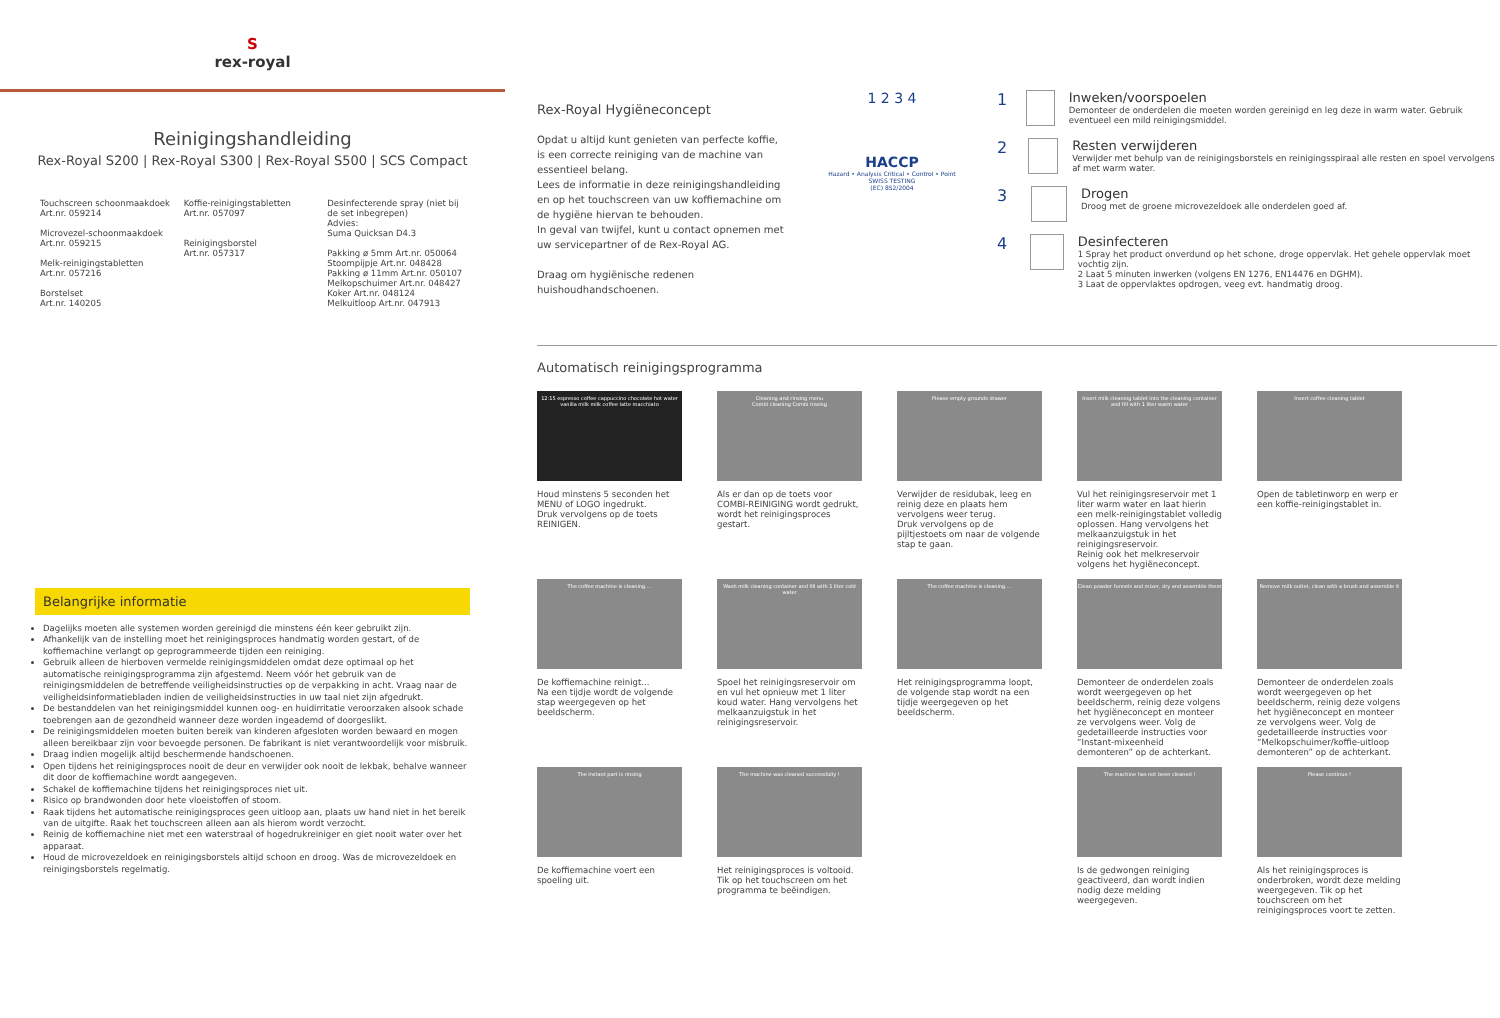S
rex-royal
Reinigingshandleiding
Rex-Royal S200 | Rex-Royal S300 | Rex-Royal S500 | SCS Compact
Touchscreen schoonmaakdoek
Art.nr. 059214
Microvezel-schoonmaakdoek
Art.nr. 059215
Melk-reinigingstabletten
Art.nr. 057216
Borstelset
Art.nr. 140205
Koffie-reinigingstabletten
Art.nr. 057097
Reinigingsborstel
Art.nr. 057317
Desinfecterende spray (niet bij de set inbegrepen)
Advies:
Suma Quicksan D4.3
Pakking ø 5mm Art.nr. 050064
Stoompijpje Art.nr. 048428
Pakking ø 11mm Art.nr. 050107
Melkopschuimer Art.nr. 048427
Koker Art.nr. 048124
Melkuitloop Art.nr. 047913
Belangrijke informatie
Dagelijks moeten alle systemen worden gereinigd die minstens één keer gebruikt zijn.
Afhankelijk van de instelling moet het reinigingsproces handmatig worden gestart, of de koffiemachine verlangt op geprogrammeerde tijden een reiniging.
Gebruik alleen de hierboven vermelde reinigingsmiddelen omdat deze optimaal op het automatische reinigingsprogramma zijn afgestemd. Neem vóór het gebruik van de reinigingsmiddelen de betreffende veiligheidsinstructies op de verpakking in acht. Vraag naar de veiligheidsinformatiebladen indien de veiligheidsinstructies in uw taal niet zijn afgedrukt.
De bestanddelen van het reinigingsmiddel kunnen oog- en huidirritatie veroorzaken alsook schade toebrengen aan de gezondheid wanneer deze worden ingeademd of doorgeslikt.
De reinigingsmiddelen moeten buiten bereik van kinderen afgesloten worden bewaard en mogen alleen bereikbaar zijn voor bevoegde personen. De fabrikant is niet verantwoordelijk voor misbruik.
Draag indien mogelijk altijd beschermende handschoenen.
Open tijdens het reinigingsproces nooit de deur en verwijder ook nooit de lekbak, behalve wanneer dit door de koffiemachine wordt aangegeven.
Schakel de koffiemachine tijdens het reinigingsproces niet uit.
Risico op brandwonden door hete vloeistoffen of stoom.
Raak tijdens het automatische reinigingsproces geen uitloop aan, plaats uw hand niet in het bereik van de uitgifte. Raak het touchscreen alleen aan als hierom wordt verzocht.
Reinig de koffiemachine niet met een waterstraal of hogedrukreiniger en giet nooit water over het apparaat.
Houd de microvezeldoek en reinigingsborstels altijd schoon en droog. Was de microvezeldoek en reinigingsborstels regelmatig.
Rex-Royal Hygiëneconcept
Opdat u altijd kunt genieten van perfecte koffie, is een correcte reiniging van de machine van essentieel belang.
Lees de informatie in deze reinigingshandleiding en op het touchscreen van uw koffiemachine om de hygiëne hiervan te behouden.
In geval van twijfel, kunt u contact opnemen met uw servicepartner of de Rex-Royal AG.
Draag om hygiënische redenen huishoudhandschoenen.
1 2 3 4
HACCP
Hazard • Analysis Critical • Control • Point
SWISS TESTING
(EC) 852/2004
1
Inweken/voorspoelen
Demonteer de onderdelen die moeten worden gereinigd en leg deze in warm water. Gebruik eventueel een mild reinigingsmiddel.
2
Resten verwijderen
Verwijder met behulp van de reinigingsborstels en reinigingsspiraal alle resten en spoel vervolgens af met warm water.
3
Drogen
Droog met de groene microvezeldoek alle onderdelen goed af.
4
Desinfecteren
1 Spray het product onverdund op het schone, droge oppervlak. Het gehele oppervlak moet vochtig zijn.
2 Laat 5 minuten inwerken (volgens EN 1276, EN14476 en DGHM).
3 Laat de oppervlaktes opdrogen, veeg evt. handmatig droog.
Automatisch reinigingsprogramma
12:15 espresso coffee cappuccino chocolate hot water vanilla milk milk coffee latte macchiato
Houd minstens 5 seconden het MENU of LOGO ingedrukt.
Druk vervolgens op de toets REINIGEN.
Cleaning and rinsing menu
Combi cleaning Combi rinsing
Als er dan op de toets voor COMBI-REINIGING wordt gedrukt, wordt het reinigingsproces gestart.
Please empty grounds drawer
Verwijder de residubak, leeg en reinig deze en plaats hem vervolgens weer terug.
Druk vervolgens op de pijltjestoets om naar de volgende stap te gaan.
Insert milk cleaning tablet into the cleaning container and fill with 1 liter warm water
Vul het reinigingsreservoir met 1 liter warm water en laat hierin een melk-reinigingstablet volledig oplossen. Hang vervolgens het melkaanzuigstuk in het reinigingsreservoir.
Reinig ook het melkreservoir volgens het hygiëneconcept.
Insert coffee cleaning tablet
Open de tabletinworp en werp er een koffie-reinigingstablet in.
The coffee machine is cleaning ...
De koffiemachine reinigt...
Na een tijdje wordt de volgende stap weergegeven op het beeldscherm.
Wash milk cleaning container and fill with 1 liter cold water
Spoel het reinigingsreservoir om en vul het opnieuw met 1 liter koud water. Hang vervolgens het melkaanzuigstuk in het reinigingsreservoir.
The coffee machine is cleaning ...
Het reinigingsprogramma loopt, de volgende stap wordt na een tijdje weergegeven op het beeldscherm.
Clean powder funnels and mixer, dry and assemble them
Demonteer de onderdelen zoals wordt weergegeven op het beeldscherm, reinig deze volgens het hygiëneconcept en monteer ze vervolgens weer. Volg de gedetailleerde instructies voor “Instant-mixeenheid demonteren” op de achterkant.
Remove milk outlet, clean with a brush and assemble it
Demonteer de onderdelen zoals wordt weergegeven op het beeldscherm, reinig deze volgens het hygiëneconcept en monteer ze vervolgens weer. Volg de gedetailleerde instructies voor “Melkopschuimer/koffie-uitloop demonteren” op de achterkant.
The instant part is rinsing
De koffiemachine voert een spoeling uit.
The machine was cleaned successfully !
Het reinigingsproces is voltooid. Tik op het touchscreen om het programma te beëindigen.
The machine has not been cleaned !
Is de gedwongen reiniging geactiveerd, dan wordt indien nodig deze melding weergegeven.
Please continue !
Als het reinigingsproces is onderbroken, wordt deze melding weergegeven. Tik op het touchscreen om het reinigingsproces voort te zetten.